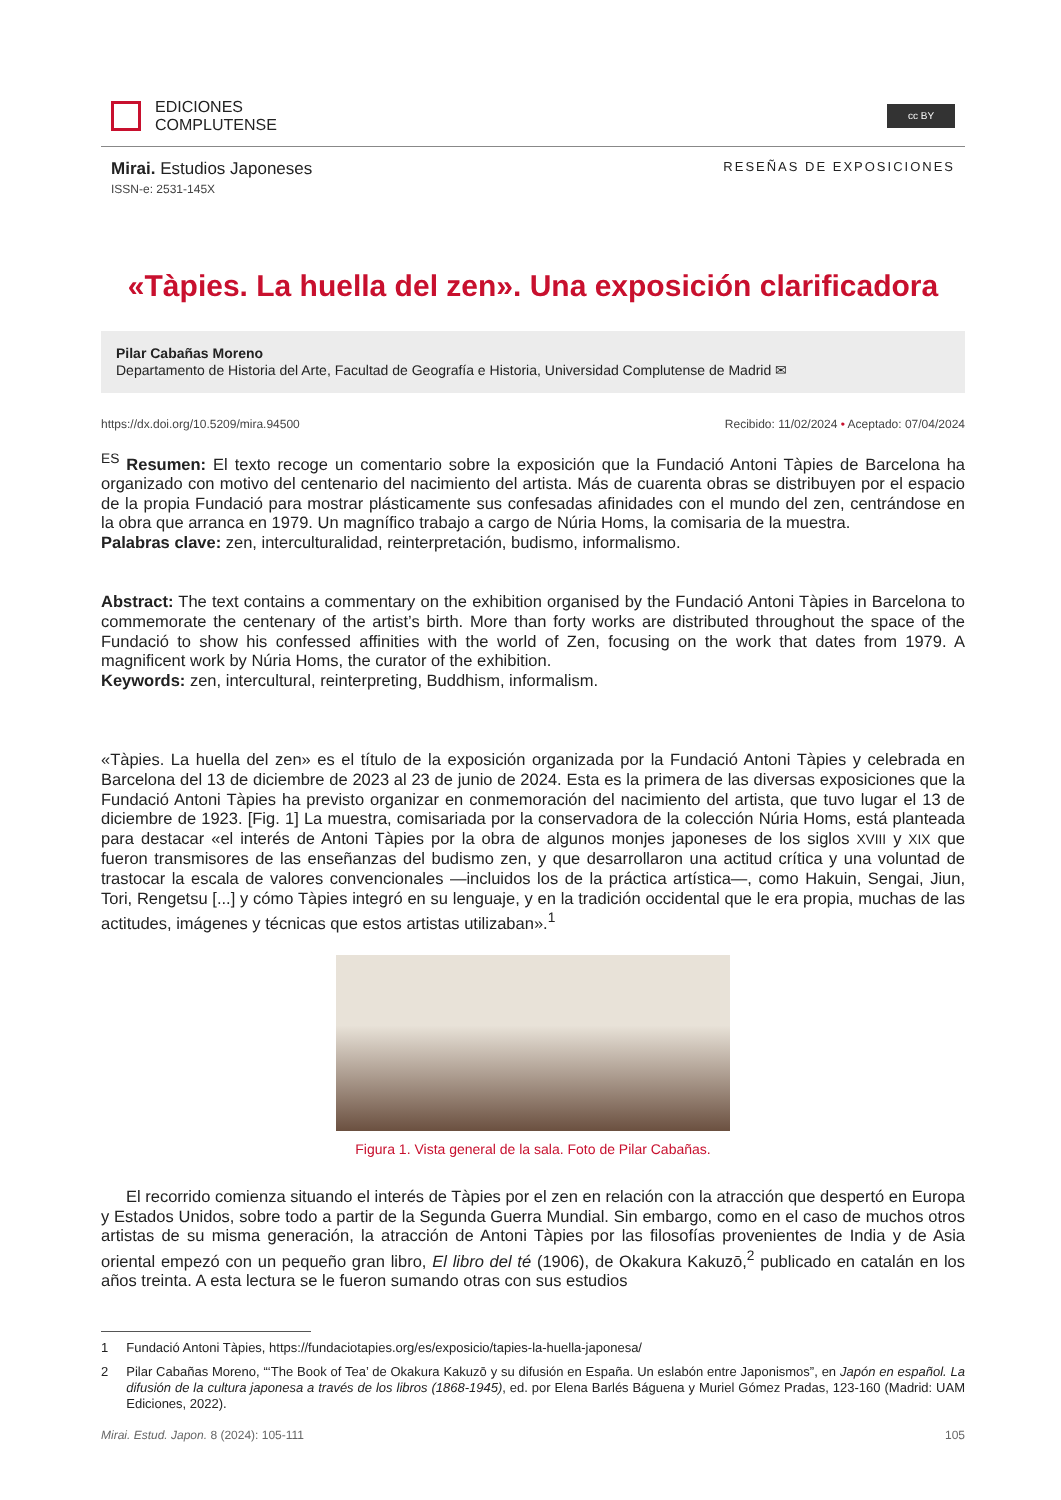EDICIONES
COMPLUTENSE
cc BY
Mirai. Estudios Japoneses
ISSN-e: 2531-145X
RESEÑAS DE EXPOSICIONES
«Tàpies. La huella del zen». Una exposición clarificadora
Pilar Cabañas Moreno
Departamento de Historia del Arte, Facultad de Geografía e Historia, Universidad Complutense de Madrid ✉
https://dx.doi.org/10.5209/mira.94500 Recibido: 11/02/2024 • Aceptado: 07/04/2024
<sup>ES</sup> Resumen: El texto recoge un comentario sobre la exposición que la Fundació Antoni Tàpies de Barcelona ha organizado con motivo del centenario del nacimiento del artista. Más de cuarenta obras se distribuyen por el espacio de la propia Fundació para mostrar plásticamente sus confesadas afinidades con el mundo del zen, centrándose en la obra que arranca en 1979. Un magnífico trabajo a cargo de Núria Homs, la comisaria de la muestra.
Palabras clave: zen, interculturalidad, reinterpretación, budismo, informalismo.
Abstract: The text contains a commentary on the exhibition organised by the Fundació Antoni Tàpies in Barcelona to commemorate the centenary of the artist’s birth. More than forty works are distributed throughout the space of the Fundació to show his confessed affinities with the world of Zen, focusing on the work that dates from 1979. A magnificent work by Núria Homs, the curator of the exhibition.
Keywords: zen, intercultural, reinterpreting, Buddhism, informalism.
«Tàpies. La huella del zen» es el título de la exposición organizada por la Fundació Antoni Tàpies y celebrada en Barcelona del 13 de diciembre de 2023 al 23 de junio de 2024. Esta es la primera de las diversas exposiciones que la Fundació Antoni Tàpies ha previsto organizar en conmemoración del nacimiento del artista, que tuvo lugar el 13 de diciembre de 1923. [Fig. 1] La muestra, comisariada por la conservadora de la colección Núria Homs, está planteada para destacar «el interés de Antoni Tàpies por la obra de algunos monjes japoneses de los siglos XVIII y XIX que fueron transmisores de las enseñanzas del budismo zen, y que desarrollaron una actitud crítica y una voluntad de trastocar la escala de valores convencionales —incluidos los de la práctica artística—, como Hakuin, Sengai, Jiun, Tori, Rengetsu [...] y cómo Tàpies integró en su lenguaje, y en la tradición occidental que le era propia, muchas de las actitudes, imágenes y técnicas que estos artistas utilizaban».<sup>1</sup>
Figura 1. Vista general de la sala. Foto de Pilar Cabañas.
El recorrido comienza situando el interés de Tàpies por el zen en relación con la atracción que despertó en Europa y Estados Unidos, sobre todo a partir de la Segunda Guerra Mundial. Sin embargo, como en el caso de muchos otros artistas de su misma generación, la atracción de Antoni Tàpies por las filosofías provenientes de India y de Asia oriental empezó con un pequeño gran libro, El libro del té (1906), de Okakura Kakuzō,<sup>2</sup> publicado en catalán en los años treinta. A esta lectura se le fueron sumando otras con sus estudios
1 Fundació Antoni Tàpies, https://fundaciotapies.org/es/exposicio/tapies-la-huella-japonesa/
2 Pilar Cabañas Moreno, “‘The Book of Tea’ de Okakura Kakuzō y su difusión en España. Un eslabón entre Japonismos”, en Japón en español. La difusión de la cultura japonesa a través de los libros (1868-1945), ed. por Elena Barlés Báguena y Muriel Gómez Pradas, 123-160 (Madrid: UAM Ediciones, 2022).
Mirai. Estud. Japon. 8 (2024): 105-111 105